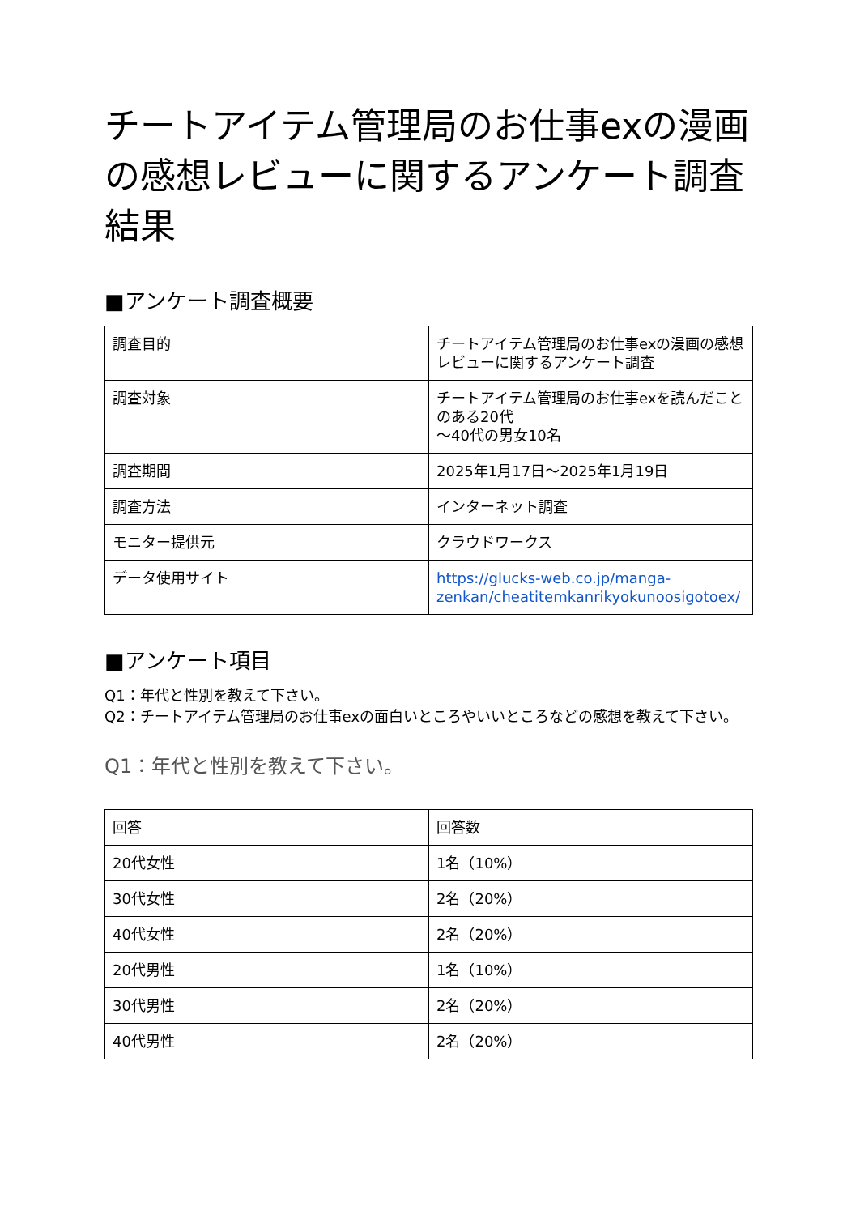チートアイテム管理局のお仕事exの漫画の感想レビューに関するアンケート調査結果
■アンケート調査概要
| 調査目的 | チートアイテム管理局のお仕事exの漫画の感想レビューに関するアンケート調査 |
| 調査対象 | チートアイテム管理局のお仕事exを読んだことのある20代 ～40代の男女10名 |
| 調査期間 | 2025年1月17日～2025年1月19日 |
| 調査方法 | インターネット調査 |
| モニター提供元 | クラウドワークス |
| データ使用サイト | https://glucks-web.co.jp/manga-zenkan/cheatitemkanrikyokunoosigotoex/ |
■アンケート項目
Q1：年代と性別を教えて下さい。
Q2：チートアイテム管理局のお仕事exの面白いところやいいところなどの感想を教えて下さい。
Q1：年代と性別を教えて下さい。
| 回答 | 回答数 |
| 20代女性 | 1名（10%） |
| 30代女性 | 2名（20%） |
| 40代女性 | 2名（20%） |
| 20代男性 | 1名（10%） |
| 30代男性 | 2名（20%） |
| 40代男性 | 2名（20%） |